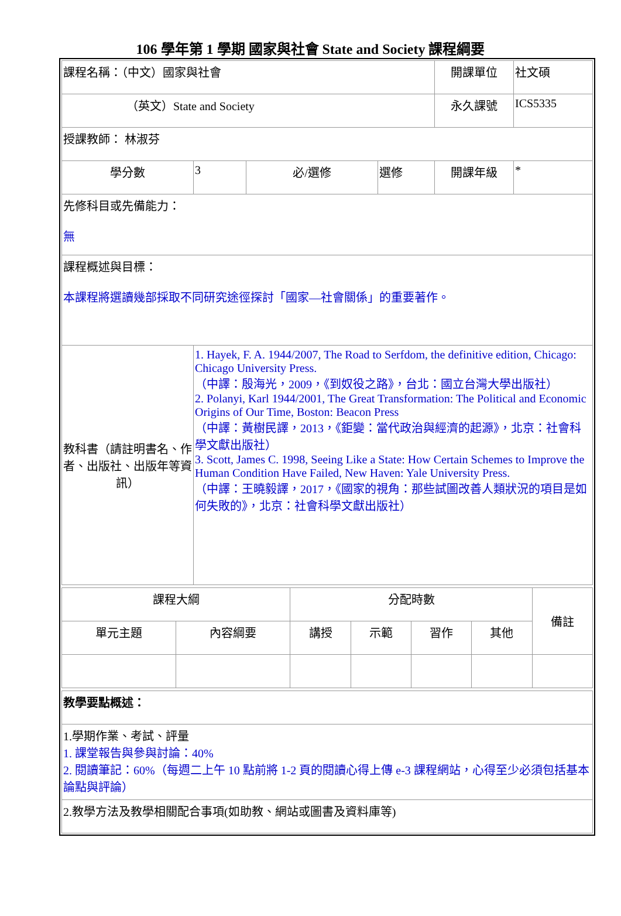106 學年第 1 學期 國家與社會 State and Society 課程綱要
| 課程名稱：（中文）國家與社會 | | | | 開課單位 | 社文碩 |
| （英文）State and Society | | | | 永久課號 | ICS5335 |
| 授課教師： 林淑芬 | | | | | |
| 學分數 | 3 | 必/選修 | 選修 | 開課年級 | * |
| 先修科目或先備能力： 無 | | | | | |
| 課程概述與目標： 本課程將選讀幾部採取不同研究途徑探討「國家—社會關係」的重要著作。 | | | | | |
| 教科書（請註明書名、作者、出版社、出版年等資訊） | 1. Hayek, F. A. 1944/2007, The Road to Serfdom, the definitive edition, Chicago: Chicago University Press. （中譯：殷海光，2009，《到奴役之路》，台北：國立台灣大學出版社） 2. Polanyi, Karl 1944/2001, The Great Transformation: The Political and Economic Origins of Our Time, Boston: Beacon Press （中譯：黃樹民譯，2013，《鉅變：當代政治與經濟的起源》，北京：社會科學文獻出版社） 3. Scott, James C. 1998, Seeing Like a State: How Certain Schemes to Improve the Human Condition Have Failed, New Haven: Yale University Press. （中譯：王曉毅譯，2017，《國家的視角：那些試圖改善人類狀況的項目是如何失敗的》，北京：社會科學文獻出版社） | | | | |
| 課程大綱 | | 分配時數 | | | | 備註 |
| 單元主題 | 內容綱要 | 講授 | 示範 | 習作 | 其他 | |
| 教學要點概述： |
| 1.學期作業、考試、評量 1. 課堂報告與參與討論：40% 2. 閱讀筆記：60%（每週二上午 10 點前將 1-2 頁的閱讀心得上傳 e-3 課程網站，心得至少必須包括基本論點與評論） |
| 2.教學方法及教學相關配合事項(如助教、網站或圖書及資料庫等) |